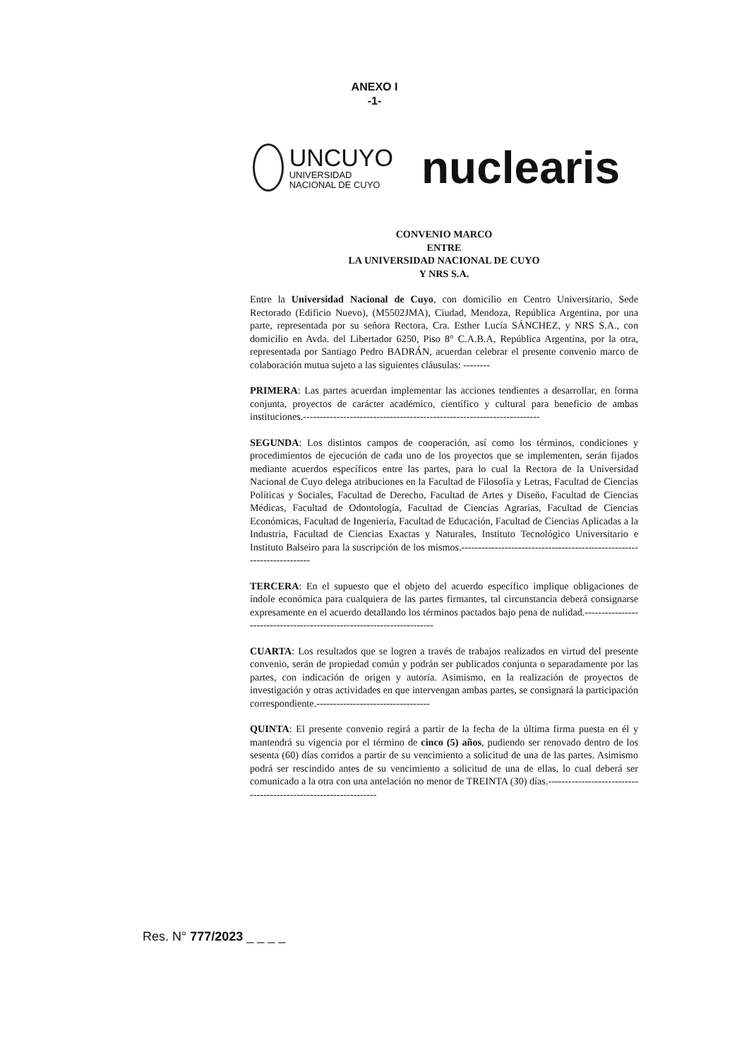ANEXO I
-1-
UNCUYO
UNIVERSIDAD
NACIONAL DE CUYO
nuclearis
CONVENIO MARCO
ENTRE
LA UNIVERSIDAD NACIONAL DE CUYO
Y NRS S.A.
Entre la Universidad Nacional de Cuyo, con domicilio en Centro Universitario, Sede Rectorado (Edificio Nuevo), (M5502JMA), Ciudad, Mendoza, República Argentina, por una parte, representada por su señora Rectora, Cra. Esther Lucía SÁNCHEZ, y NRS S.A., con domicilio en Avda. del Libertador 6250, Piso 8° C.A.B.A, República Argentina, por la otra, representada por Santiago Pedro BADRÁN, acuerdan celebrar el presente convenio marco de colaboración mutua sujeto a las siguientes cláusulas: --------
PRIMERA: Las partes acuerdan implementar las acciones tendientes a desarrollar, en forma conjunta, proyectos de carácter académico, científico y cultural para beneficio de ambas instituciones.-----------------------------------------------------------------------
SEGUNDA: Los distintos campos de cooperación, así como los términos, condiciones y procedimientos de ejecución de cada uno de los proyectos que se implementen, serán fijados mediante acuerdos específicos entre las partes, para lo cual la Rectora de la Universidad Nacional de Cuyo delega atribuciones en la Facultad de Filosofía y Letras, Facultad de Ciencias Políticas y Sociales, Facultad de Derecho, Facultad de Artes y Diseño, Facultad de Ciencias Médicas, Facultad de Odontología, Facultad de Ciencias Agrarias, Facultad de Ciencias Económicas, Facultad de Ingeniería, Facultad de Educación, Facultad de Ciencias Aplicadas a la Industria, Facultad de Ciencias Exactas y Naturales, Instituto Tecnológico Universitario e Instituto Balseiro para la suscripción de los mismos.-----------------------------------------------------------------------
TERCERA: En el supuesto que el objeto del acuerdo específico implique obligaciones de índole económica para cualquiera de las partes firmantes, tal circunstancia deberá consignarse expresamente en el acuerdo detallando los términos pactados bajo pena de nulidad.-----------------------------------------------------------------------
CUARTA: Los resultados que se logren a través de trabajos realizados en virtud del presente convenio, serán de propiedad común y podrán ser publicados conjunta o separadamente por las partes, con indicación de origen y autoría. Asimismo, en la realización de proyectos de investigación y otras actividades en que intervengan ambas partes, se consignará la participación correspondiente.----------------------------------
QUINTA: El presente convenio regirá a partir de la fecha de la última firma puesta en él y mantendrá su vigencia por el término de cinco (5) años, pudiendo ser renovado dentro de los sesenta (60) días corridos a partir de su vencimiento a solicitud de una de las partes. Asimismo podrá ser rescindido antes de su vencimiento a solicitud de una de ellas, lo cual deberá ser comunicado a la otra con una antelación no menor de TREINTA (30) días.-----------------------------------------------------------------
Res. N° 777/2023 _ _ _ _